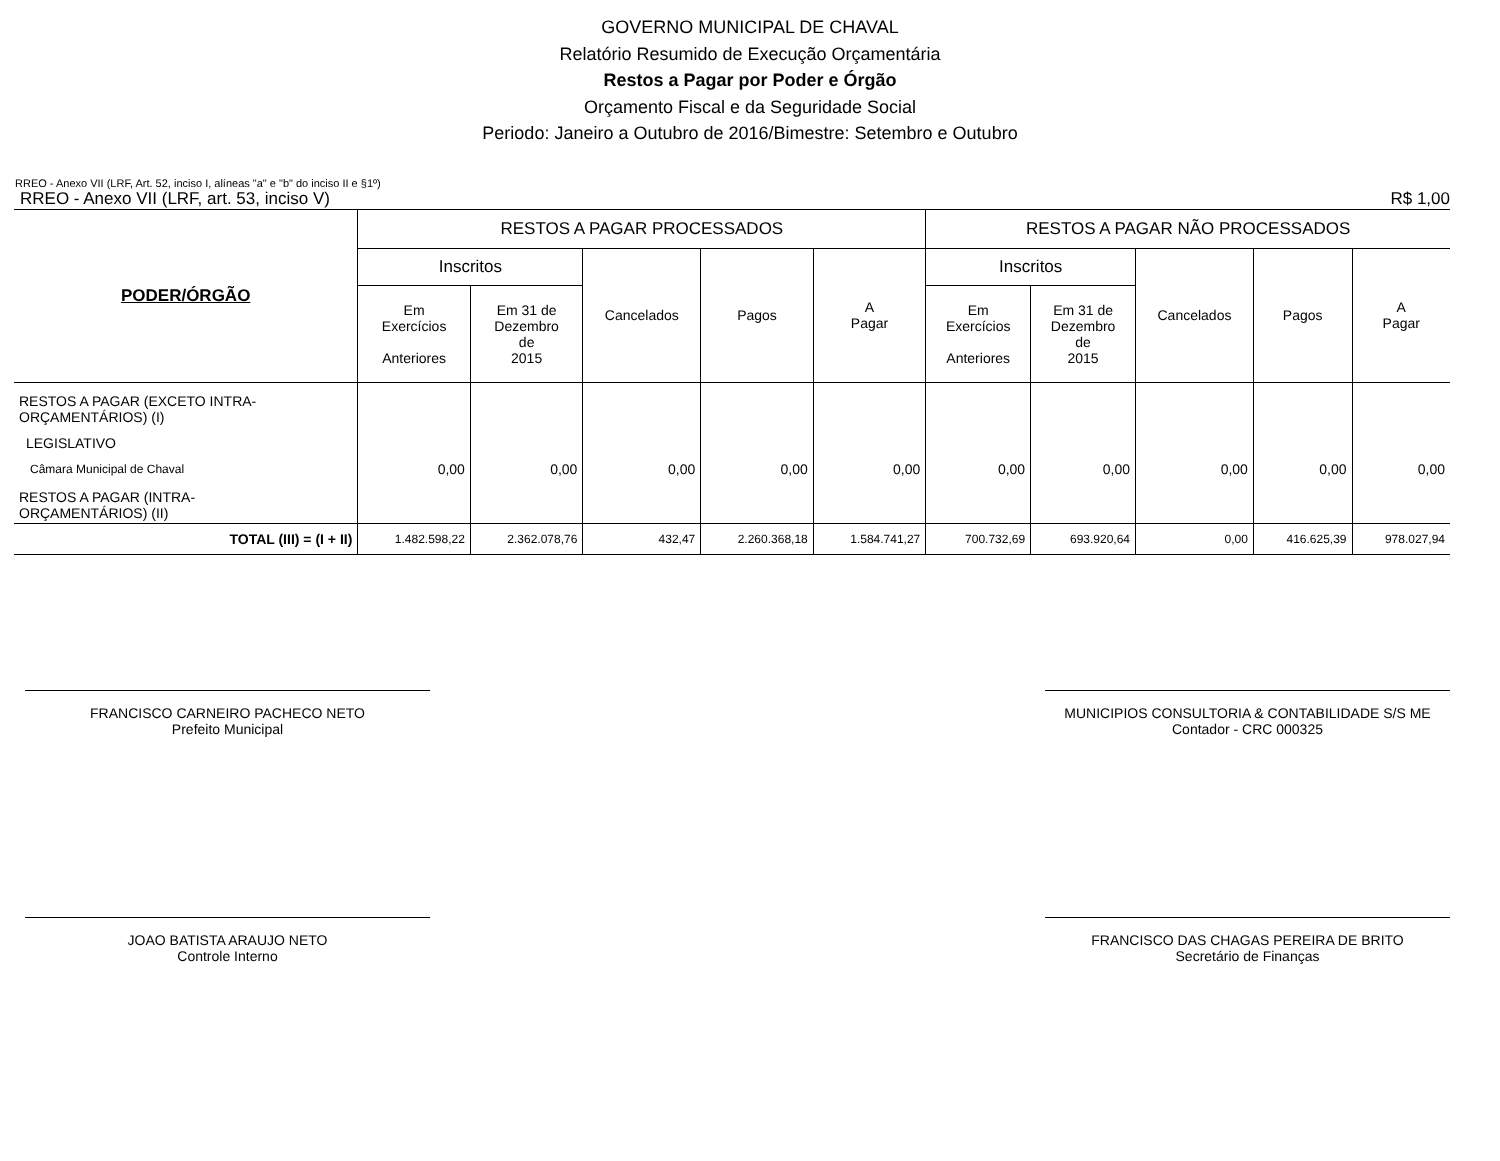GOVERNO MUNICIPAL DE CHAVAL
Relatório Resumido de Execução Orçamentária
Restos a Pagar por Poder e Órgão
Orçamento Fiscal e da Seguridade Social
Periodo: Janeiro a Outubro de 2016/Bimestre: Setembro e Outubro
RREO - Anexo VII (LRF, Art. 52, inciso I, alíneas "a" e "b" do inciso II e §1º)
RREO - Anexo VII (LRF, art. 53, inciso V) R$ 1,00
| PODER/ÓRGÃO | RESTOS A PAGAR PROCESSADOS | | | | | RESTOS A PAGAR NÃO PROCESSADOS | | | | |
| --- | --- | --- | --- | --- | --- | --- | --- | --- | --- | --- |
| | Inscritos | | Cancelados | Pagos | A Pagar | Inscritos | | Cancelados | Pagos | A Pagar |
| | Em Exercícios Anteriores | Em 31 de Dezembro de 2015 | | | | Em Exercícios Anteriores | Em 31 de Dezembro de 2015 | | | |
| RESTOS A PAGAR (EXCETO INTRA- ORÇAMENTÁRIOS) (I) | | | | | | | | | | |
| LEGISLATIVO | | | | | | | | | | |
| Câmara Municipal de Chaval | 0,00 | 0,00 | 0,00 | 0,00 | 0,00 | 0,00 | 0,00 | 0,00 | 0,00 | 0,00 |
| RESTOS A PAGAR (INTRA- ORÇAMENTÁRIOS) (II) | | | | | | | | | | |
| TOTAL (III) = (I + II) | 1.482.598,22 | 2.362.078,76 | 432,47 | 2.260.368,18 | 1.584.741,27 | 700.732,69 | 693.920,64 | 0,00 | 416.625,39 | 978.027,94 |
FRANCISCO CARNEIRO PACHECO NETO
Prefeito Municipal
MUNICIPIOS CONSULTORIA & CONTABILIDADE S/S ME
Contador - CRC 000325
JOAO BATISTA ARAUJO NETO
Controle Interno
FRANCISCO DAS CHAGAS PEREIRA DE BRITO
Secretário de Finanças